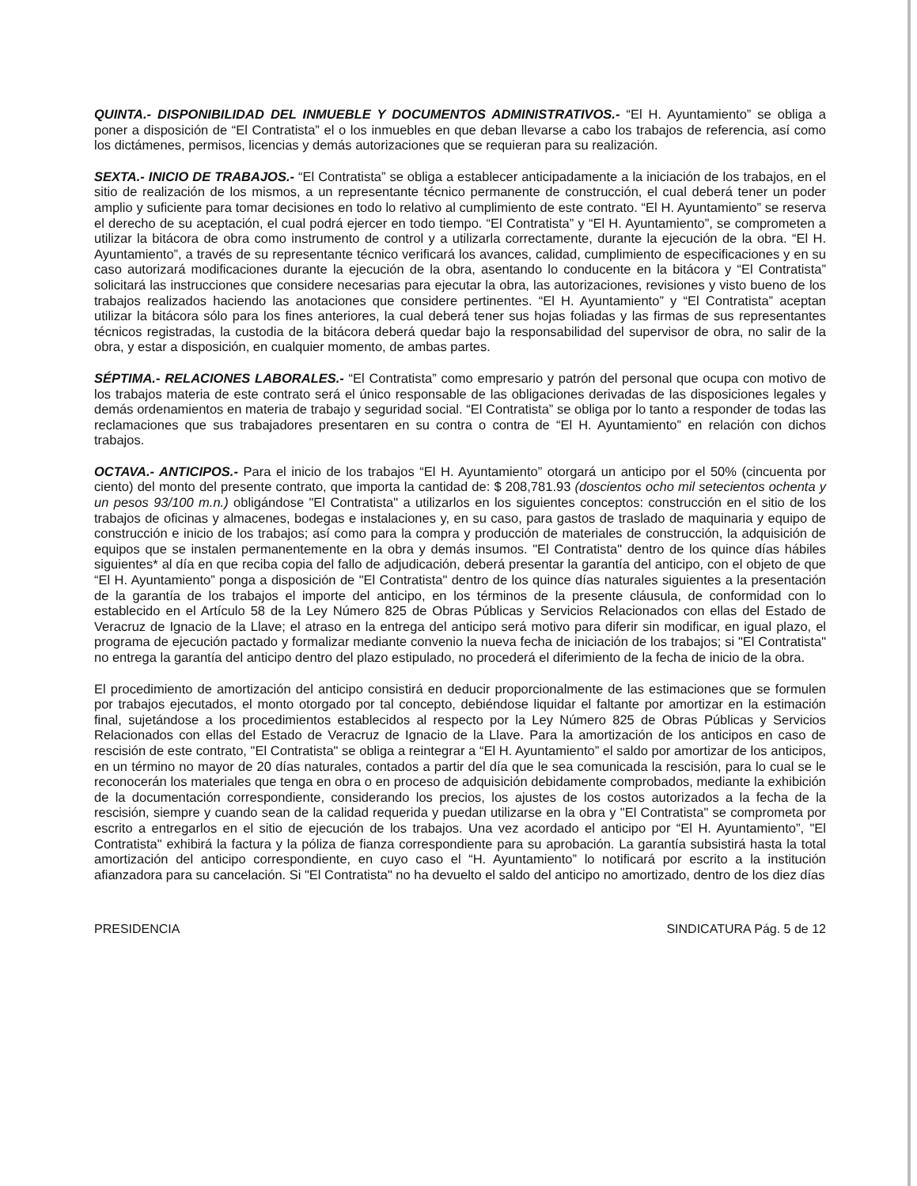QUINTA.- DISPONIBILIDAD DEL INMUEBLE Y DOCUMENTOS ADMINISTRATIVOS.- “El H. Ayuntamiento” se obliga a poner a disposición de “El Contratista” el o los inmuebles en que deban llevarse a cabo los trabajos de referencia, así como los dictámenes, permisos, licencias y demás autorizaciones que se requieran para su realización.
SEXTA.- INICIO DE TRABAJOS.- “El Contratista” se obliga a establecer anticipadamente a la iniciación de los trabajos, en el sitio de realización de los mismos, a un representante técnico permanente de construcción, el cual deberá tener un poder amplio y suficiente para tomar decisiones en todo lo relativo al cumplimiento de este contrato. “El H. Ayuntamiento” se reserva el derecho de su aceptación, el cual podrá ejercer en todo tiempo. “El Contratista” y “El H. Ayuntamiento”, se comprometen a utilizar la bitácora de obra como instrumento de control y a utilizarla correctamente, durante la ejecución de la obra. “El H. Ayuntamiento”, a través de su representante técnico verificará los avances, calidad, cumplimiento de especificaciones y en su caso autorizará modificaciones durante la ejecución de la obra, asentando lo conducente en la bitácora y “El Contratista” solicitará las instrucciones que considere necesarias para ejecutar la obra, las autorizaciones, revisiones y visto bueno de los trabajos realizados haciendo las anotaciones que considere pertinentes. “El H. Ayuntamiento” y “El Contratista” aceptan utilizar la bitácora sólo para los fines anteriores, la cual deberá tener sus hojas foliadas y las firmas de sus representantes técnicos registradas, la custodia de la bitácora deberá quedar bajo la responsabilidad del supervisor de obra, no salir de la obra, y estar a disposición, en cualquier momento, de ambas partes.
SÉPTIMA.- RELACIONES LABORALES.- “El Contratista” como empresario y patrón del personal que ocupa con motivo de los trabajos materia de este contrato será el único responsable de las obligaciones derivadas de las disposiciones legales y demás ordenamientos en materia de trabajo y seguridad social. “El Contratista” se obliga por lo tanto a responder de todas las reclamaciones que sus trabajadores presentaren en su contra o contra de “El H. Ayuntamiento” en relación con dichos trabajos.
OCTAVA.- ANTICIPOS.- Para el inicio de los trabajos “El H. Ayuntamiento” otorgará un anticipo por el 50% (cincuenta por ciento) del monto del presente contrato, que importa la cantidad de: $ 208,781.93 (doscientos ocho mil setecientos ochenta y un pesos 93/100 m.n.) obligándose "El Contratista" a utilizarlos en los siguientes conceptos: construcción en el sitio de los trabajos de oficinas y almacenes, bodegas e instalaciones y, en su caso, para gastos de traslado de maquinaria y equipo de construcción e inicio de los trabajos; así como para la compra y producción de materiales de construcción, la adquisición de equipos que se instalen permanentemente en la obra y demás insumos. "El Contratista" dentro de los quince días hábiles siguientes* al día en que reciba copia del fallo de adjudicación, deberá presentar la garantía del anticipo, con el objeto de que “El H. Ayuntamiento” ponga a disposición de "El Contratista" dentro de los quince días naturales siguientes a la presentación de la garantía de los trabajos el importe del anticipo, en los términos de la presente cláusula, de conformidad con lo establecido en el Artículo 58 de la Ley Número 825 de Obras Públicas y Servicios Relacionados con ellas del Estado de Veracruz de Ignacio de la Llave; el atraso en la entrega del anticipo será motivo para diferir sin modificar, en igual plazo, el programa de ejecución pactado y formalizar mediante convenio la nueva fecha de iniciación de los trabajos; si "El Contratista" no entrega la garantía del anticipo dentro del plazo estipulado, no procederá el diferimiento de la fecha de inicio de la obra.
El procedimiento de amortización del anticipo consistirá en deducir proporcionalmente de las estimaciones que se formulen por trabajos ejecutados, el monto otorgado por tal concepto, debiéndose liquidar el faltante por amortizar en la estimación final, sujetándose a los procedimientos establecidos al respecto por la Ley Número 825 de Obras Públicas y Servicios Relacionados con ellas del Estado de Veracruz de Ignacio de la Llave. Para la amortización de los anticipos en caso de rescisión de este contrato, "El Contratista" se obliga a reintegrar a “El H. Ayuntamiento” el saldo por amortizar de los anticipos, en un término no mayor de 20 días naturales, contados a partir del día que le sea comunicada la rescisión, para lo cual se le reconocerán los materiales que tenga en obra o en proceso de adquisición debidamente comprobados, mediante la exhibición de la documentación correspondiente, considerando los precios, los ajustes de los costos autorizados a la fecha de la rescisión, siempre y cuando sean de la calidad requerida y puedan utilizarse en la obra y "El Contratista" se comprometa por escrito a entregarlos en el sitio de ejecución de los trabajos. Una vez acordado el anticipo por “El H. Ayuntamiento”, "El Contratista" exhibirá la factura y la póliza de fianza correspondiente para su aprobación. La garantía subsistirá hasta la total amortización del anticipo correspondiente, en cuyo caso el “H. Ayuntamiento” lo notificará por escrito a la institución afianzadora para su cancelación. Si "El Contratista" no ha devuelto el saldo del anticipo no amortizado, dentro de los diez días
PRESIDENCIA SINDICATURA Pág. 5 de 12